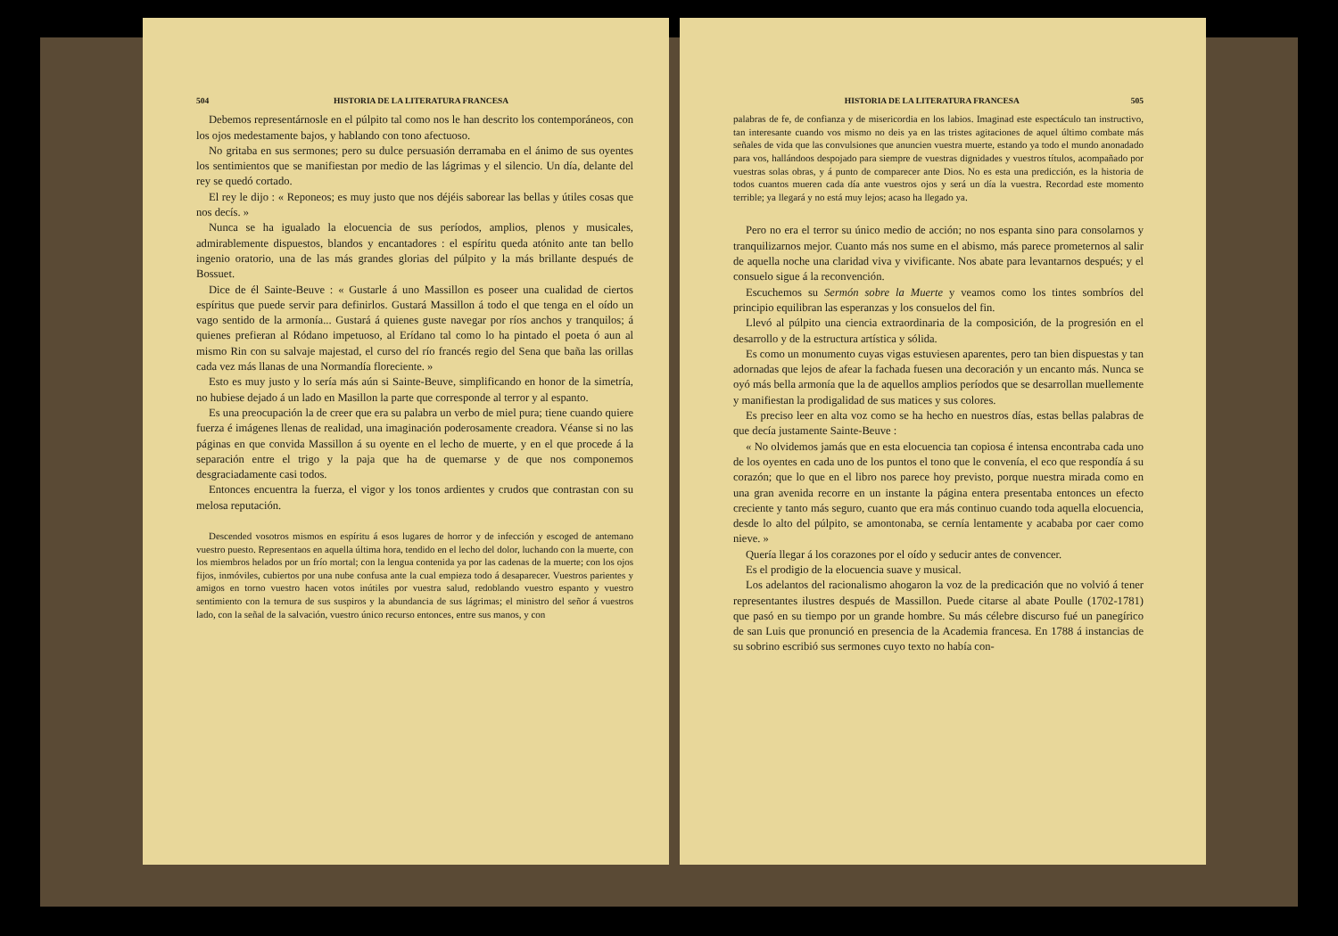504 HISTORIA DE LA LITERATURA FRANCESA
Debemos representárnosle en el púlpito tal como nos le han descrito los contemporáneos, con los ojos medestamente bajos, y hablando con tono afectuoso.
No gritaba en sus sermones; pero su dulce persuasión derramaba en el ánimo de sus oyentes los sentimientos que se manifiestan por medio de las lágrimas y el silencio. Un día, delante del rey se quedó cortado.
El rey le dijo : « Reponeos; es muy justo que nos déjéis saborear las bellas y útiles cosas que nos decís. »
Nunca se ha igualado la elocuencia de sus períodos, amplios, plenos y musicales, admirablemente dispuestos, blandos y encantadores : el espíritu queda atónito ante tan bello ingenio oratorio, una de las más grandes glorias del púlpito y la más brillante después de Bossuet.
Dice de él Sainte-Beuve : « Gustarle á uno Massillon es poseer una cualidad de ciertos espíritus que puede servir para definirlos. Gustará Massillon á todo el que tenga en el oído un vago sentido de la armonía... Gustará á quienes guste navegar por ríos anchos y tranquilos; á quienes prefieran al Ródano impetuoso, al Erídano tal como lo ha pintado el poeta ó aun al mismo Rin con su salvaje majestad, el curso del río francés regio del Sena que baña las orillas cada vez más llanas de una Normandía floreciente. »
Esto es muy justo y lo sería más aún si Sainte-Beuve, simplificando en honor de la simetría, no hubiese dejado á un lado en Masillon la parte que corresponde al terror y al espanto.
Es una preocupación la de creer que era su palabra un verbo de miel pura; tiene cuando quiere fuerza é imágenes llenas de realidad, una imaginación poderosamente creadora. Véanse si no las páginas en que convida Massillon á su oyente en el lecho de muerte, y en el que procede á la separación entre el trigo y la paja que ha de quemarse y de que nos componemos desgraciadamente casi todos.
Entonces encuentra la fuerza, el vigor y los tonos ardientes y crudos que contrastan con su melosa reputación.
Descended vosotros mismos en espíritu á esos lugares de horror y de infección y escoged de antemano vuestro puesto. Representaos en aquella última hora, tendido en el lecho del dolor, luchando con la muerte, con los miembros helados por un frío mortal; con la lengua contenida ya por las cadenas de la muerte; con los ojos fijos, inmóviles, cubiertos por una nube confusa ante la cual empieza todo á desaparecer. Vuestros parientes y amigos en torno vuestro hacen votos inútiles por vuestra salud, redoblando vuestro espanto y vuestro sentimiento con la ternura de sus suspiros y la abundancia de sus lágrimas; el ministro del señor á vuestros lado, con la señal de la salvación, vuestro único recurso entonces, entre sus manos, y con
HISTORIA DE LA LITERATURA FRANCESA 505
palabras de fe, de confianza y de misericordia en los labios. Imaginad este espectáculo tan instructivo, tan interesante cuando vos mismo no deis ya en las tristes agitaciones de aquel último combate más señales de vida que las convulsiones que anuncien vuestra muerte, estando ya todo el mundo anonadado para vos, hallándoos despojado para siempre de vuestras dignidades y vuestros títulos, acompañado por vuestras solas obras, y á punto de comparecer ante Dios. No es esta una predicción, es la historia de todos cuantos mueren cada día ante vuestros ojos y será un día la vuestra. Recordad este momento terrible; ya llegará y no está muy lejos; acaso ha llegado ya.
Pero no era el terror su único medio de acción; no nos espanta sino para consolarnos y tranquilizarnos mejor. Cuanto más nos sume en el abismo, más parece prometernos al salir de aquella noche una claridad viva y vivificante. Nos abate para levantarnos después; y el consuelo sigue á la reconvención.
Escuchemos su Sermón sobre la Muerte y veamos como los tintes sombríos del principio equilibran las esperanzas y los consuelos del fin.
Llevó al púlpito una ciencia extraordinaria de la composición, de la progresión en el desarrollo y de la estructura artística y sólida.
Es como un monumento cuyas vigas estuviesen aparentes, pero tan bien dispuestas y tan adornadas que lejos de afear la fachada fuesen una decoración y un encanto más. Nunca se oyó más bella armonía que la de aquellos amplios períodos que se desarrollan muellemente y manifiestan la prodigalidad de sus matices y sus colores.
Es preciso leer en alta voz como se ha hecho en nuestros días, estas bellas palabras de que decía justamente Sainte-Beuve :
« No olvidemos jamás que en esta elocuencia tan copiosa é intensa encontraba cada uno de los oyentes en cada uno de los puntos el tono que le convenía, el eco que respondía á su corazón; que lo que en el libro nos parece hoy previsto, porque nuestra mirada como en una gran avenida recorre en un instante la página entera presentaba entonces un efecto creciente y tanto más seguro, cuanto que era más continuo cuando toda aquella elocuencia, desde lo alto del púlpito, se amontonaba, se cernía lentamente y acababa por caer como nieve. »
Quería llegar á los corazones por el oído y seducir antes de convencer.
Es el prodigio de la elocuencia suave y musical.
Los adelantos del racionalismo ahogaron la voz de la predicación que no volvió á tener representantes ilustres después de Massillon. Puede citarse al abate Poulle (1702-1781) que pasó en su tiempo por un grande hombre. Su más célebre discurso fué un panegírico de san Luis que pronunció en presencia de la Academia francesa. En 1788 á instancias de su sobrino escribió sus sermones cuyo texto no había con-